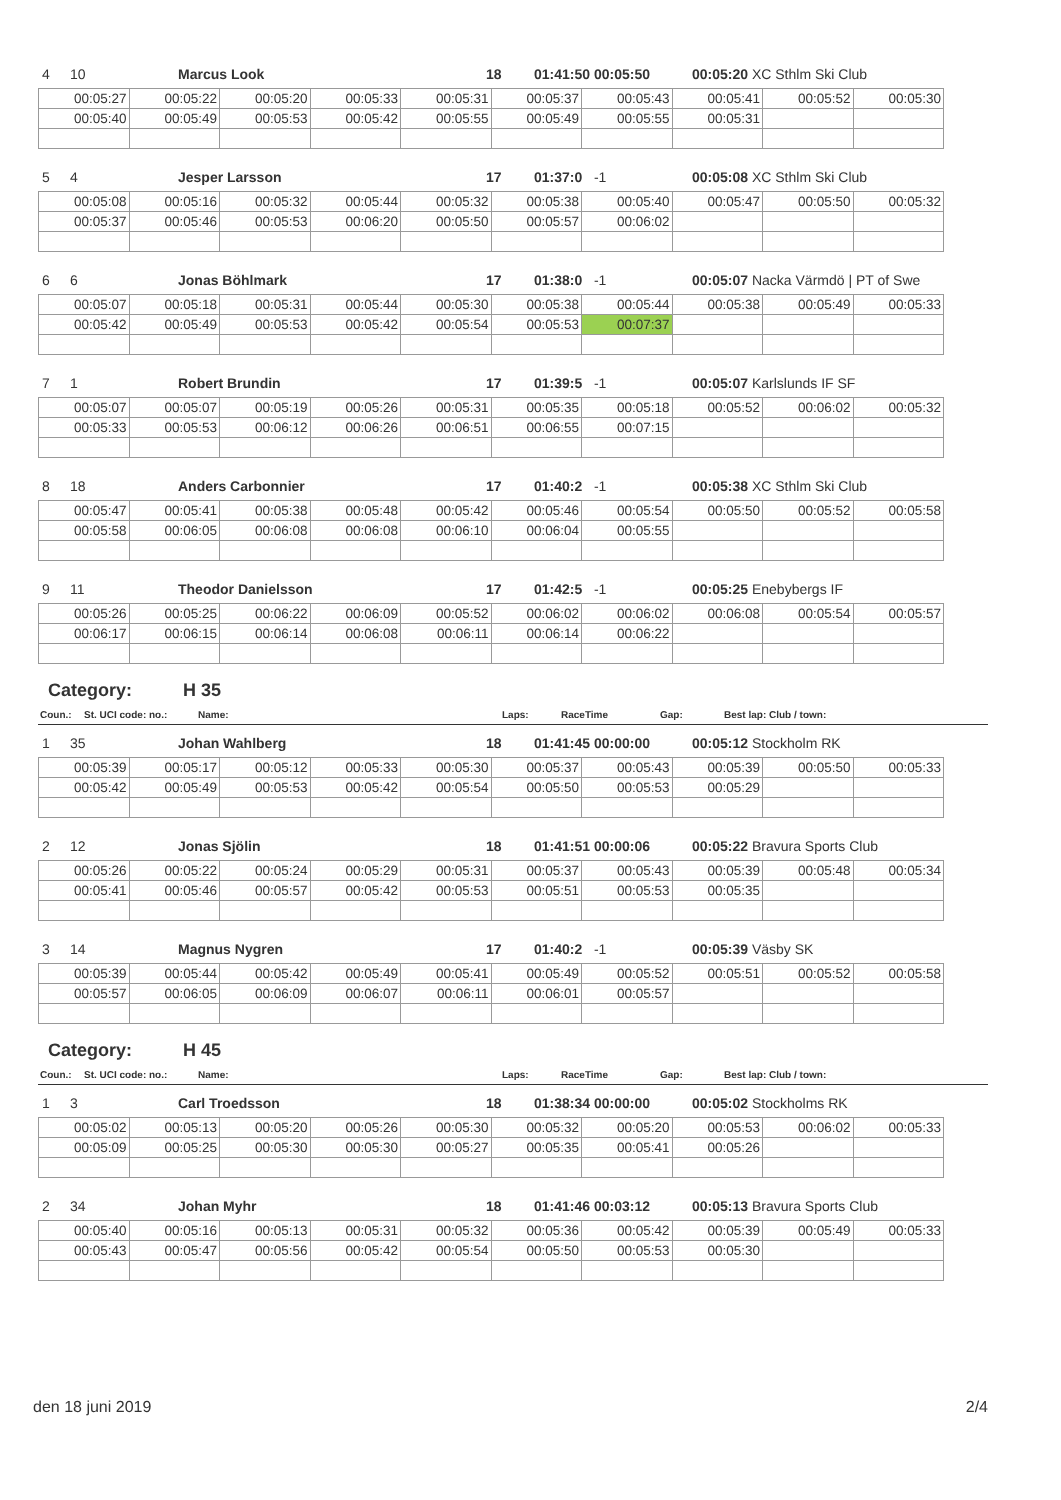| 4 | 10 | Marcus Look | 18 | 01:41:50 00:05:50 | 00:05:20 XC Sthlm Ski Club |
| 00:05:27 | 00:05:22 | 00:05:20 | 00:05:33 | 00:05:31 | 00:05:37 | 00:05:43 | 00:05:41 | 00:05:52 | 00:05:30 |
| 00:05:40 | 00:05:49 | 00:05:53 | 00:05:42 | 00:05:55 | 00:05:49 | 00:05:55 | 00:05:31 | | |
| 5 | 4 | Jesper Larsson | 17 | 01:37:0 -1 | 00:05:08 XC Sthlm Ski Club |
| 00:05:08 | 00:05:16 | 00:05:32 | 00:05:44 | 00:05:32 | 00:05:38 | 00:05:40 | 00:05:47 | 00:05:50 | 00:05:32 |
| 00:05:37 | 00:05:46 | 00:05:53 | 00:06:20 | 00:05:50 | 00:05:57 | 00:06:02 | | | |
| 6 | 6 | Jonas Böhlmark | 17 | 01:38:0 -1 | 00:05:07 Nacka Värmdö / PT of Swe |
| 00:05:07 | 00:05:18 | 00:05:31 | 00:05:44 | 00:05:30 | 00:05:38 | 00:05:44 | 00:05:38 | 00:05:49 | 00:05:33 |
| 00:05:42 | 00:05:49 | 00:05:53 | 00:05:42 | 00:05:54 | 00:05:53 | 00:07:37 | | | |
| 7 | 1 | Robert Brundin | 17 | 01:39:5 -1 | 00:05:07 Karlslunds IF SF |
| 00:05:07 | 00:05:07 | 00:05:19 | 00:05:26 | 00:05:31 | 00:05:35 | 00:05:18 | 00:05:52 | 00:06:02 | 00:05:32 |
| 00:05:33 | 00:05:53 | 00:06:12 | 00:06:26 | 00:06:51 | 00:06:55 | 00:07:15 | | | |
| 8 | 18 | Anders Carbonnier | 17 | 01:40:2 -1 | 00:05:38 XC Sthlm Ski Club |
| 00:05:47 | 00:05:41 | 00:05:38 | 00:05:48 | 00:05:42 | 00:05:46 | 00:05:54 | 00:05:50 | 00:05:52 | 00:05:58 |
| 00:05:58 | 00:06:05 | 00:06:08 | 00:06:08 | 00:06:10 | 00:06:04 | 00:05:55 | | | |
| 9 | 11 | Theodor Danielsson | 17 | 01:42:5 -1 | 00:05:25 Enebybergs IF |
| 00:05:26 | 00:05:25 | 00:06:22 | 00:06:09 | 00:05:52 | 00:06:02 | 00:06:02 | 00:06:08 | 00:05:54 | 00:05:57 |
| 00:06:17 | 00:06:15 | 00:06:14 | 00:06:08 | 00:06:11 | 00:06:14 | 00:06:22 | | | |
Category: H 35
| Coun.: | St. UCI code: no.: | Name: | Laps: | RaceTime | Gap: | Best lap: Club / town: |
| 1 | 35 | Johan Wahlberg | 18 | 01:41:45 00:00:00 | 00:05:12 Stockholm RK |
| 00:05:39 | 00:05:17 | 00:05:12 | 00:05:33 | 00:05:30 | 00:05:37 | 00:05:43 | 00:05:39 | 00:05:50 | 00:05:33 |
| 00:05:42 | 00:05:49 | 00:05:53 | 00:05:42 | 00:05:54 | 00:05:50 | 00:05:53 | 00:05:29 | | |
| 2 | 12 | Jonas Sjölin | 18 | 01:41:51 00:00:06 | 00:05:22 Bravura Sports Club |
| 00:05:26 | 00:05:22 | 00:05:24 | 00:05:29 | 00:05:31 | 00:05:37 | 00:05:43 | 00:05:39 | 00:05:48 | 00:05:34 |
| 00:05:41 | 00:05:46 | 00:05:57 | 00:05:42 | 00:05:53 | 00:05:51 | 00:05:53 | 00:05:35 | | |
| 3 | 14 | Magnus Nygren | 17 | 01:40:2 -1 | 00:05:39 Väsby SK |
| 00:05:39 | 00:05:44 | 00:05:42 | 00:05:49 | 00:05:41 | 00:05:49 | 00:05:52 | 00:05:51 | 00:05:52 | 00:05:58 |
| 00:05:57 | 00:06:05 | 00:06:09 | 00:06:07 | 00:06:11 | 00:06:01 | 00:05:57 | | | |
Category: H 45
| Coun.: | St. UCI code: no.: | Name: | Laps: | RaceTime | Gap: | Best lap: Club / town: |
| 1 | 3 | Carl Troedsson | 18 | 01:38:34 00:00:00 | 00:05:02 Stockholms RK |
| 00:05:02 | 00:05:13 | 00:05:20 | 00:05:26 | 00:05:30 | 00:05:32 | 00:05:20 | 00:05:53 | 00:06:02 | 00:05:33 |
| 00:05:09 | 00:05:25 | 00:05:30 | 00:05:30 | 00:05:27 | 00:05:35 | 00:05:41 | 00:05:26 | | |
| 2 | 34 | Johan Myhr | 18 | 01:41:46 00:03:12 | 00:05:13 Bravura Sports Club |
| 00:05:40 | 00:05:16 | 00:05:13 | 00:05:31 | 00:05:32 | 00:05:36 | 00:05:42 | 00:05:39 | 00:05:49 | 00:05:33 |
| 00:05:43 | 00:05:47 | 00:05:56 | 00:05:42 | 00:05:54 | 00:05:50 | 00:05:53 | 00:05:30 | | |
den 18 juni 2019 2/4